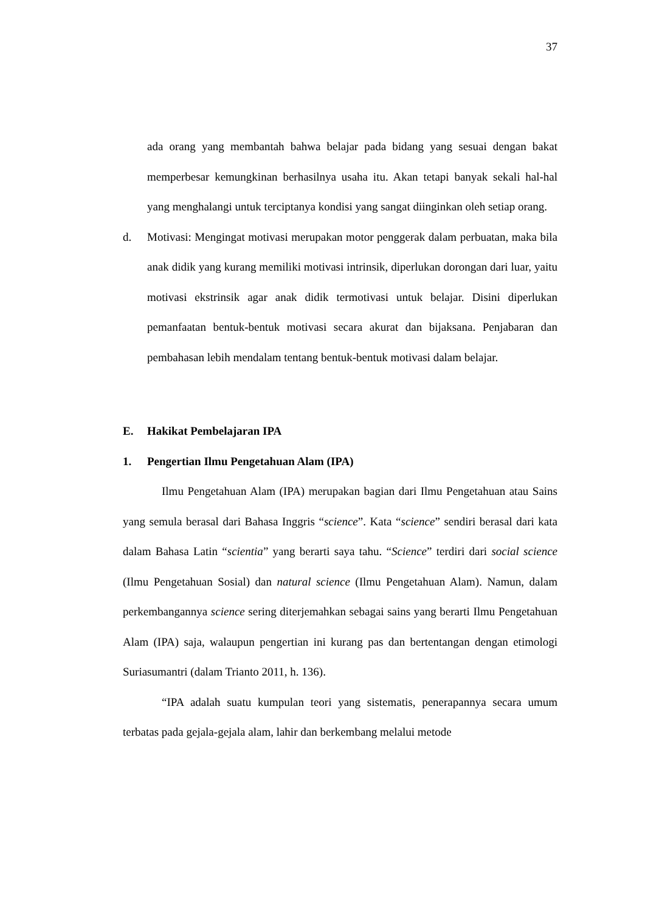37
ada orang yang membantah bahwa belajar pada bidang yang sesuai dengan bakat memperbesar kemungkinan berhasilnya usaha itu. Akan tetapi banyak sekali hal-hal yang menghalangi untuk terciptanya kondisi yang sangat diinginkan oleh setiap orang.
d. Motivasi: Mengingat motivasi merupakan motor penggerak dalam perbuatan, maka bila anak didik yang kurang memiliki motivasi intrinsik, diperlukan dorongan dari luar, yaitu motivasi ekstrinsik agar anak didik termotivasi untuk belajar. Disini diperlukan pemanfaatan bentuk-bentuk motivasi secara akurat dan bijaksana. Penjabaran dan pembahasan lebih mendalam tentang bentuk-bentuk motivasi dalam belajar.
E. Hakikat Pembelajaran IPA
1. Pengertian Ilmu Pengetahuan Alam (IPA)
Ilmu Pengetahuan Alam (IPA) merupakan bagian dari Ilmu Pengetahuan atau Sains yang semula berasal dari Bahasa Inggris “science”. Kata “science” sendiri berasal dari kata dalam Bahasa Latin “scientia” yang berarti saya tahu. “Science” terdiri dari social science (Ilmu Pengetahuan Sosial) dan natural science (Ilmu Pengetahuan Alam). Namun, dalam perkembangannya science sering diterjemahkan sebagai sains yang berarti Ilmu Pengetahuan Alam (IPA) saja, walaupun pengertian ini kurang pas dan bertentangan dengan etimologi Suriasumantri (dalam Trianto 2011, h. 136).
“IPA adalah suatu kumpulan teori yang sistematis, penerapannya secara umum terbatas pada gejala-gejala alam, lahir dan berkembang melalui metode